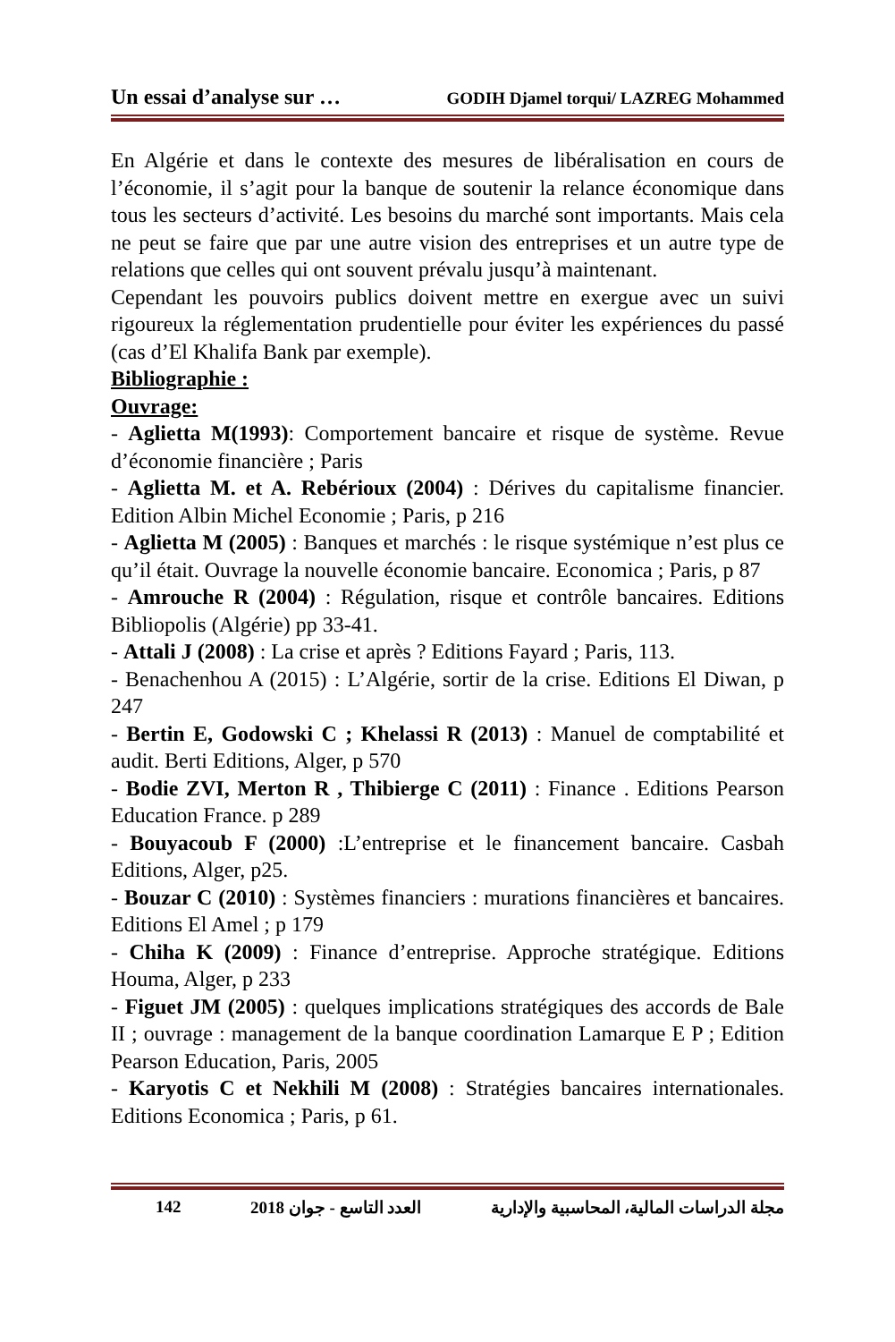Un essai d’analyse sur … GODIH Djamel torqui/ LAZREG Mohammed
En Algérie et dans le contexte des mesures de libéralisation en cours de l’économie, il s’agit pour la banque de soutenir la relance économique dans tous les secteurs d’activité. Les besoins du marché sont importants. Mais cela ne peut se faire que par une autre vision des entreprises et un autre type de relations que celles qui ont souvent prévalu jusqu’à maintenant.
Cependant les pouvoirs publics doivent mettre en exergue avec un suivi rigoureux la réglementation prudentielle pour éviter les expériences du passé (cas d’El Khalifa Bank par exemple).
Bibliographie :
Ouvrage:
- Aglietta M(1993): Comportement bancaire et risque de système. Revue d’économie financière ; Paris
- Aglietta M. et A. Rebérioux (2004) : Dérives du capitalisme financier. Edition Albin Michel Economie ; Paris, p 216
- Aglietta M (2005) : Banques et marchés : le risque systémique n’est plus ce qu’il était. Ouvrage la nouvelle économie bancaire. Economica ; Paris, p 87
- Amrouche R (2004) : Régulation, risque et contrôle bancaires. Editions Bibliopolis (Algérie) pp 33-41.
- Attali J (2008) : La crise et après ? Editions Fayard ; Paris, 113.
- Benachenhou A (2015) : L’Algérie, sortir de la crise. Editions El Diwan, p 247
- Bertin E, Godowski C ; Khelassi R (2013) : Manuel de comptabilité et audit. Berti Editions, Alger, p 570
- Bodie ZVI, Merton R , Thibierge C (2011) : Finance . Editions Pearson Education France. p 289
- Bouyacoub F (2000) :L’entreprise et le financement bancaire. Casbah Editions, Alger, p25.
- Bouzar C (2010) : Systèmes financiers : murations financières et bancaires. Editions El Amel ; p 179
- Chiha K (2009) : Finance d’entreprise. Approche stratégique. Editions Houma, Alger, p 233
- Figuet JM (2005) : quelques implications stratégiques des accords de Bale II ; ouvrage : management de la banque coordination Lamarque E P ; Edition Pearson Education, Paris, 2005
- Karyotis C et Nekhili M (2008) : Stratégies bancaires internationales. Editions Economica ; Paris, p 61.
142 العدد التاسع - جوان 2018 مجلة الدراسات المالية، المحاسبية والإدارية